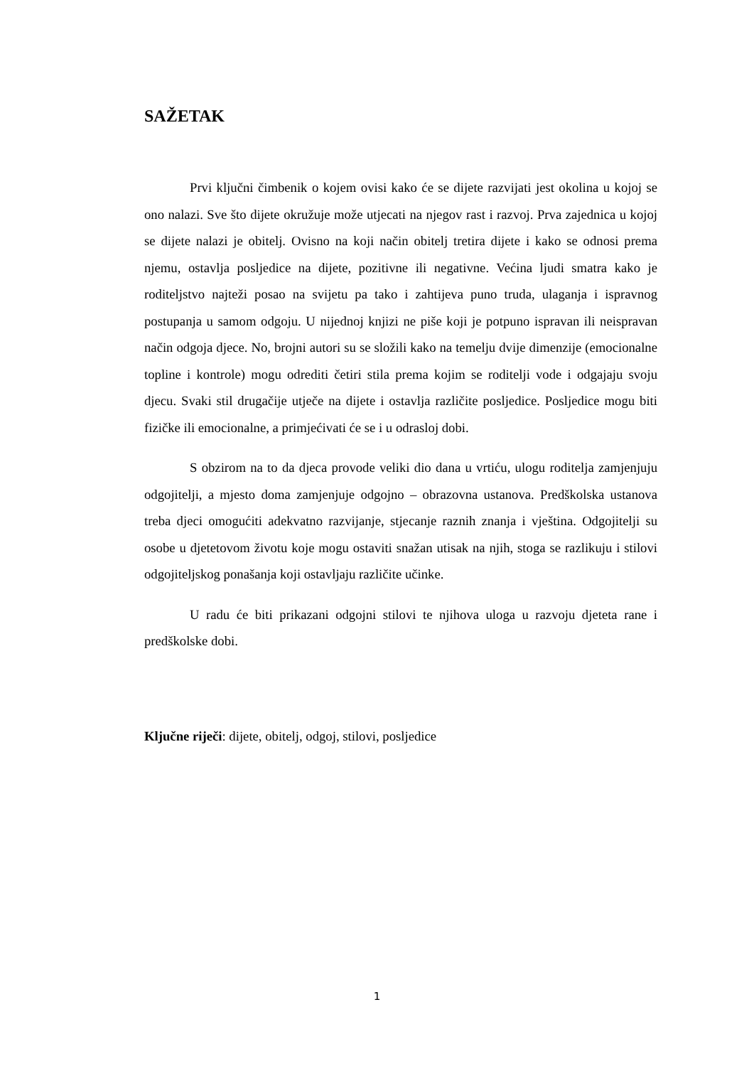SAŽETAK
Prvi ključni čimbenik o kojem ovisi kako će se dijete razvijati jest okolina u kojoj se ono nalazi. Sve što dijete okružuje može utjecati na njegov rast i razvoj. Prva zajednica u kojoj se dijete nalazi je obitelj. Ovisno na koji način obitelj tretira dijete i kako se odnosi prema njemu, ostavlja posljedice na dijete, pozitivne ili negativne. Većina ljudi smatra kako je roditeljstvo najteži posao na svijetu pa tako i zahtijeva puno truda, ulaganja i ispravnog postupanja u samom odgoju. U nijednoj knjizi ne piše koji je potpuno ispravan ili neispravan način odgoja djece. No, brojni autori su se složili kako na temelju dvije dimenzije (emocionalne topline i kontrole) mogu odrediti četiri stila prema kojim se roditelji vode i odgajaju svoju djecu. Svaki stil drugačije utječe na dijete i ostavlja različite posljedice. Posljedice mogu biti fizičke ili emocionalne, a primjećivati će se i u odrasloj dobi.
S obzirom na to da djeca provode veliki dio dana u vrtiću, ulogu roditelja zamjenjuju odgojitelji, a mjesto doma zamjenjuje odgojno – obrazovna ustanova. Predškolska ustanova treba djeci omogućiti adekvatno razvijanje, stjecanje raznih znanja i vještina. Odgojitelji su osobe u djetetovom životu koje mogu ostaviti snažan utisak na njih, stoga se razlikuju i stilovi odgojiteljskog ponašanja koji ostavljaju različite učinke.
U radu će biti prikazani odgojni stilovi te njihova uloga u razvoju djeteta rane i predškolske dobi.
Ključne riječi: dijete, obitelj, odgoj, stilovi, posljedice
1